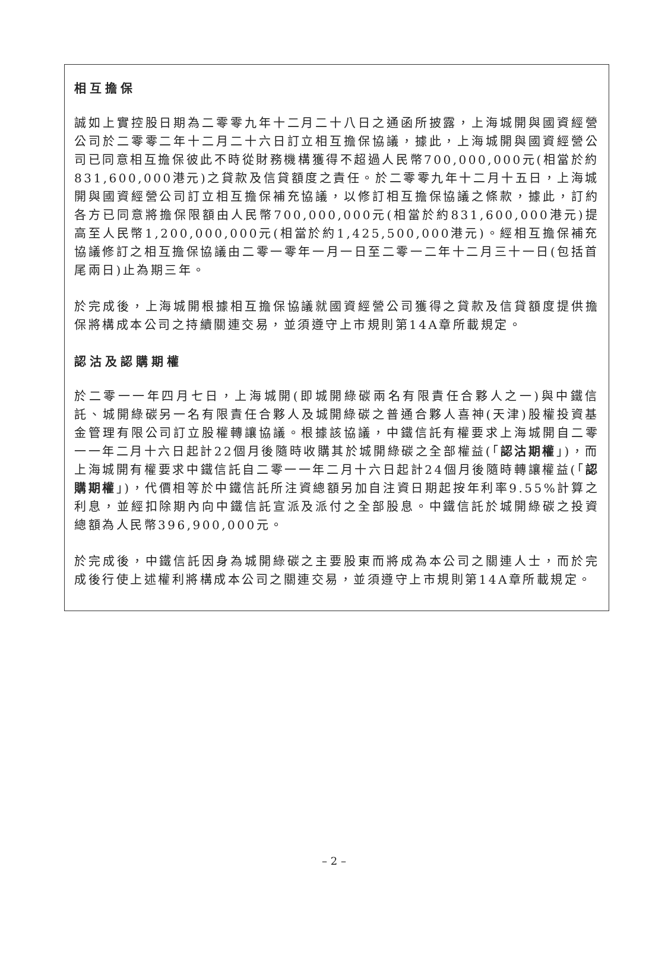相互擔保
誠如上實控股日期為二零零九年十二月二十八日之通函所披露，上海城開與國資經營公司於二零零二年十二月二十六日訂立相互擔保協議，據此，上海城開與國資經營公司已同意相互擔保彼此不時從財務機構獲得不超過人民幣700,000,000元(相當於約831,600,000港元)之貸款及信貸額度之責任。於二零零九年十二月十五日，上海城開與國資經營公司訂立相互擔保補充協議，以修訂相互擔保協議之條款，據此，訂約各方已同意將擔保限額由人民幣700,000,000元(相當於約831,600,000港元)提高至人民幣1,200,000,000元(相當於約1,425,500,000港元)。經相互擔保補充協議修訂之相互擔保協議由二零一零年一月一日至二零一二年十二月三十一日(包括首尾兩日)止為期三年。
於完成後，上海城開根據相互擔保協議就國資經營公司獲得之貸款及信貸額度提供擔保將構成本公司之持續關連交易，並須遵守上市規則第14A章所載規定。
認沽及認購期權
於二零一一年四月七日，上海城開(即城開綠碳兩名有限責任合夥人之一)與中鐵信託、城開綠碳另一名有限責任合夥人及城開綠碳之普通合夥人喜神(天津)股權投資基金管理有限公司訂立股權轉讓協議。根據該協議，中鐵信託有權要求上海城開自二零一一年二月十六日起計22個月後隨時收購其於城開綠碳之全部權益(「認沽期權」)，而上海城開有權要求中鐵信託自二零一一年二月十六日起計24個月後隨時轉讓權益(「認購期權」)，代價相等於中鐵信託所注資總額另加自注資日期起按年利率9.55%計算之利息，並經扣除期內向中鐵信託宣派及派付之全部股息。中鐵信託於城開綠碳之投資總額為人民幣396,900,000元。
於完成後，中鐵信託因身為城開綠碳之主要股東而將成為本公司之關連人士，而於完成後行使上述權利將構成本公司之關連交易，並須遵守上市規則第14A章所載規定。
– 2 –